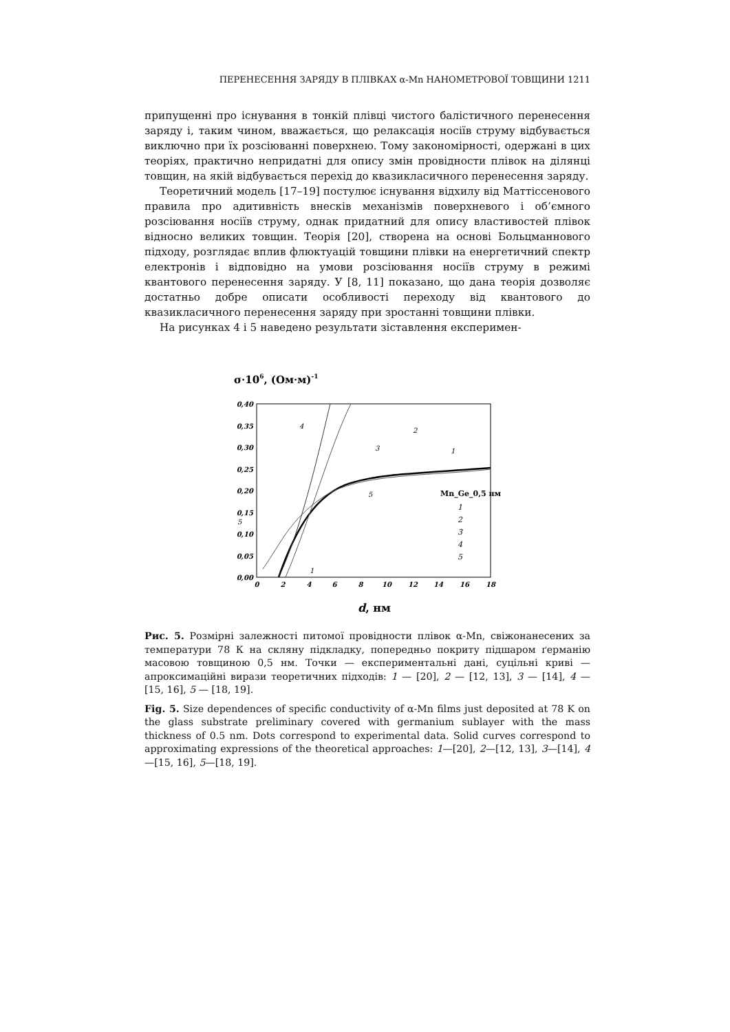ПЕРЕНЕСЕННЯ ЗАРЯДУ В ПЛІВКАХ α-Mn НАНОМЕТРОВОЇ ТОВЩИНИ 1211
припущенні про існування в тонкій плівці чистого балістичного перенесення заряду і, таким чином, вважається, що релаксація носіїв струму відбувається виключно при їх розсіюванні поверхнею. Тому закономірності, одержані в цих теоріях, практично непридатні для опису змін провідности плівок на ділянці товщин, на якій відбувається перехід до квазикласичного перенесення заряду.
Теоретичний модель [17–19] постулює існування відхилу від Маттіссенового правила про адитивність внесків механізмів поверхневого і об’ємного розсіювання носіїв струму, однак придатний для опису властивостей плівок відносно великих товщин. Теорія [20], створена на основі Больцманнового підходу, розглядає вплив флюктуацій товщини плівки на енергетичний спектр електронів і відповідно на умови розсіювання носіїв струму в режимі квантового перенесення заряду. У [8, 11] показано, що дана теорія дозволяє достатньо добре описати особливості переходу від квантового до квазикласичного перенесення заряду при зростанні товщини плівки.
На рисунках 4 і 5 наведено результати зіставлення експеримен-
σ·106, (Ом·м)-1
0,40
0,35
0,30
0,25
0,20
0,15
0,10
0,05
0,00
0
2
4
6
8
10
12
14
16
18
4
2
3
1
5
5
1
Mn_Ge_0,5 нм
1
2
3
4
5
d, нм
Рис. 5. Розмірні залежності питомої провідности плівок α-Mn, свіжонанесених за температури 78 К на скляну підкладку, попередньо покриту підшаром ґерманію масовою товщиною 0,5 нм. Точки — експериментальні дані, суцільні криві — апроксимаційні вирази теоретичних підходів: 1 — [20], 2 — [12, 13], 3 — [14], 4 — [15, 16], 5 — [18, 19].
Fig. 5. Size dependences of specific conductivity of α-Mn films just deposited at 78 K on the glass substrate preliminary covered with germanium sublayer with the mass thickness of 0.5 nm. Dots correspond to experimental data. Solid curves correspond to approximating expressions of the theoretical approaches: 1—[20], 2—[12, 13], 3—[14], 4—[15, 16], 5—[18, 19].